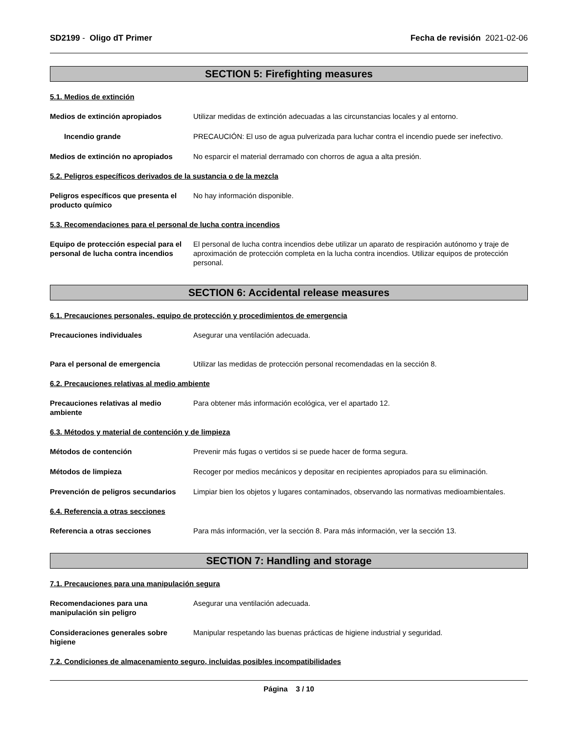SD2199 - Oligo dT Primer Fecha de revisión 2021-02-06
SECTION 5: Firefighting measures
5.1. Medios de extinción
Medios de extinción apropiados Utilizar medidas de extinción adecuadas a las circunstancias locales y al entorno.
Incendio grande PRECAUCIÓN: El uso de agua pulverizada para luchar contra el incendio puede ser inefectivo.
Medios de extinción no apropiados
No esparcir el material derramado con chorros de agua a alta presión.
5.2. Peligros específicos derivados de la sustancia o de la mezcla
Peligros específicos que presenta el producto químico
No hay información disponible.
5.3. Recomendaciones para el personal de lucha contra incendios
Equipo de protección especial para el personal de lucha contra incendios
El personal de lucha contra incendios debe utilizar un aparato de respiración autónomo y traje de aproximación de protección completa en la lucha contra incendios. Utilizar equipos de protección personal.
SECTION 6: Accidental release measures
6.1. Precauciones personales, equipo de protección y procedimientos de emergencia
Precauciones individuales Asegurar una ventilación adecuada.
Para el personal de emergencia Utilizar las medidas de protección personal recomendadas en la sección 8.
6.2. Precauciones relativas al medio ambiente
Precauciones relativas al medio ambiente
Para obtener más información ecológica, ver el apartado 12.
6.3. Métodos y material de contención y de limpieza
Métodos de contención Prevenir más fugas o vertidos si se puede hacer de forma segura.
Métodos de limpieza Recoger por medios mecánicos y depositar en recipientes apropiados para su eliminación.
Prevención de peligros secundarios
Limpiar bien los objetos y lugares contaminados, observando las normativas medioambientales.
6.4. Referencia a otras secciones
Referencia a otras secciones Para más información, ver la sección 8. Para más información, ver la sección 13.
SECTION 7: Handling and storage
7.1. Precauciones para una manipulación segura
Recomendaciones para una manipulación sin peligro
Asegurar una ventilación adecuada.
Consideraciones generales sobre higiene
Manipular respetando las buenas prácticas de higiene industrial y seguridad.
7.2. Condiciones de almacenamiento seguro, incluidas posibles incompatibilidades
Página 3 / 10